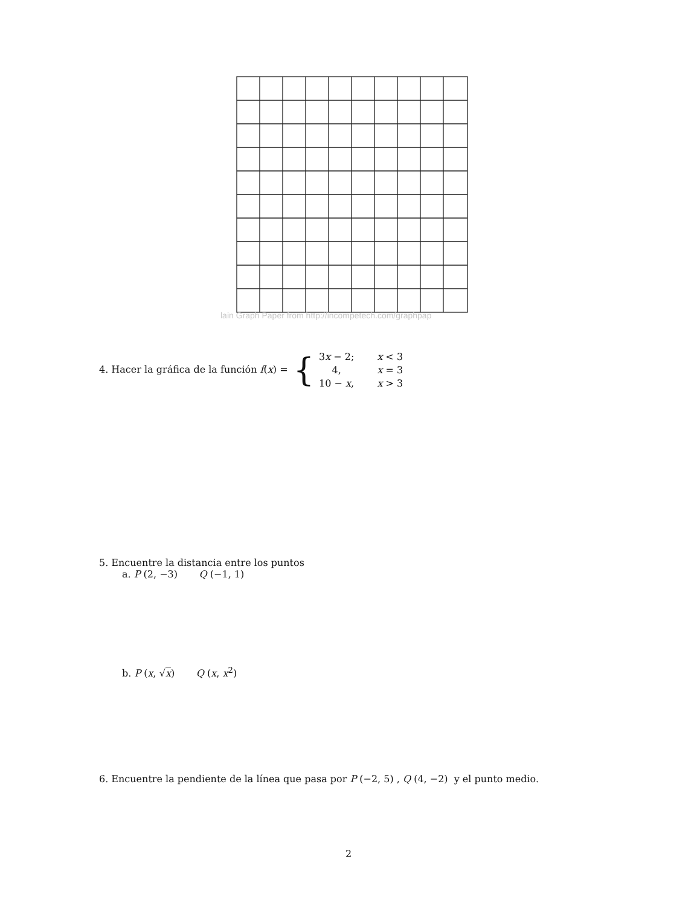lain Graph Paper from http://incompetech.com/graphpap
4. Hacer la gráfica de la función f(x) = {
| 3 x − 2; | x < 3 |
| 4, | x = 3 |
| 10 − x , | x > 3 |
5. Encuentre la distancia entre los puntos
a. P (2, −3) Q (−1, 1)
b. P (x, √x) Q (x, x<sup>2</sup>)
6. Encuentre la pendiente de la línea que pasa por P (−2, 5) , Q (4, −2) y el punto medio.
2